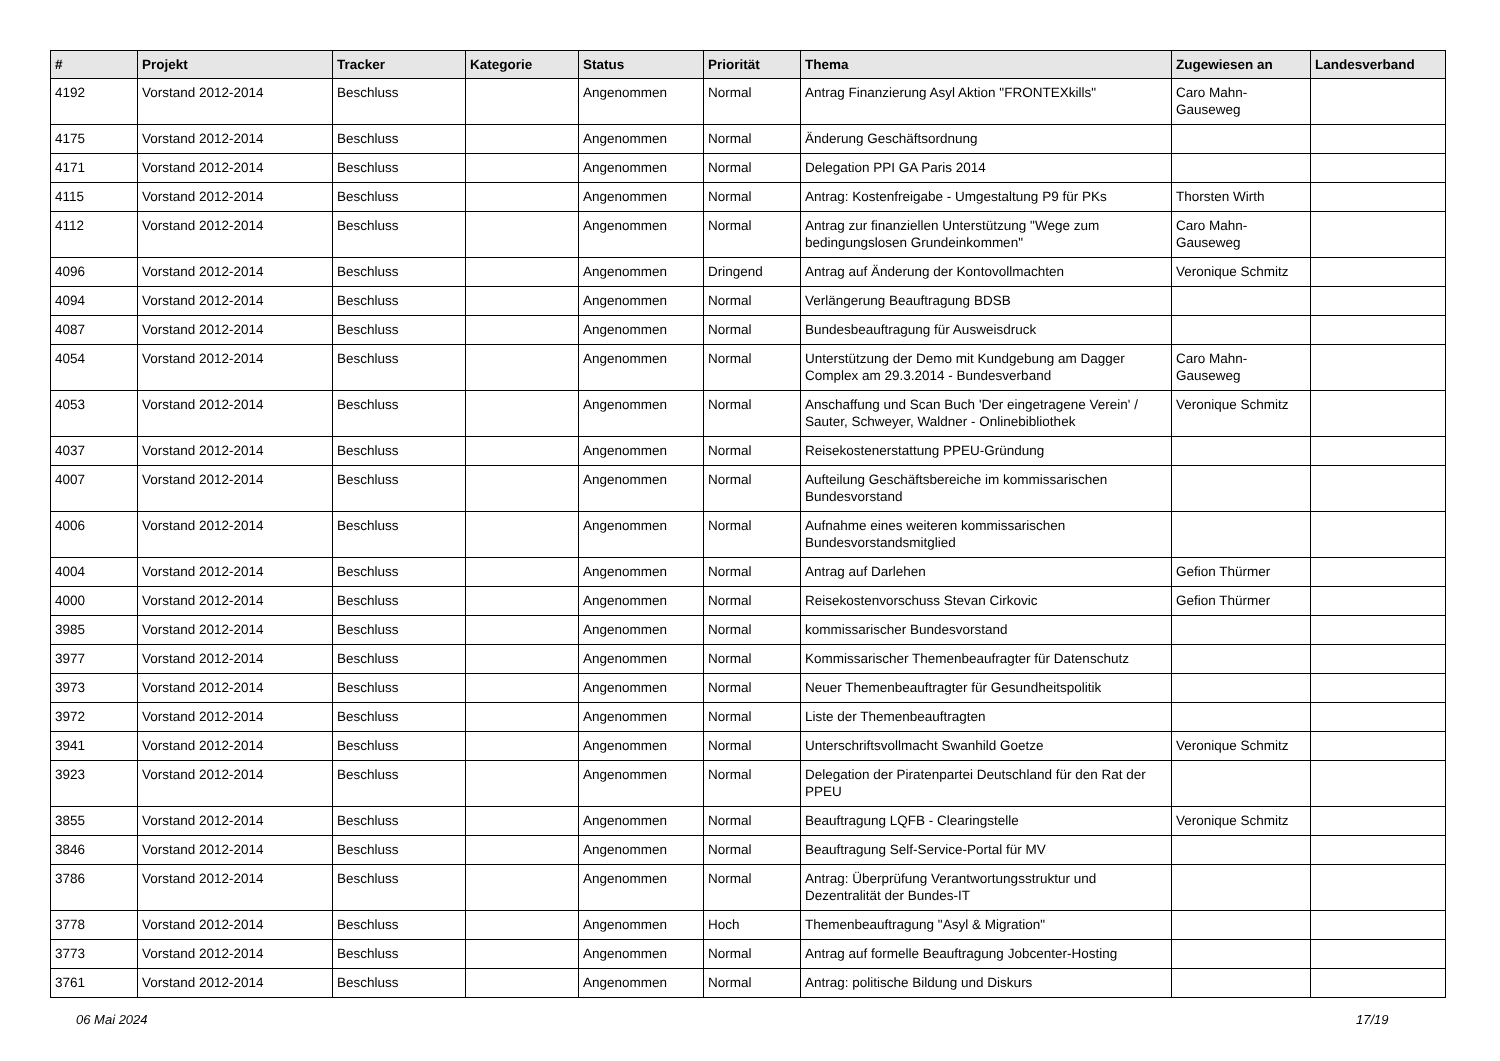| # | Projekt | Tracker | Kategorie | Status | Priorität | Thema | Zugewiesen an | Landesverband |
| --- | --- | --- | --- | --- | --- | --- | --- | --- |
| 4192 | Vorstand 2012-2014 | Beschluss | | Angenommen | Normal | Antrag Finanzierung Asyl Aktion "FRONTEXkills" | Caro Mahn-Gauseweg | |
| 4175 | Vorstand 2012-2014 | Beschluss | | Angenommen | Normal | Änderung Geschäftsordnung | | |
| 4171 | Vorstand 2012-2014 | Beschluss | | Angenommen | Normal | Delegation PPI GA Paris 2014 | | |
| 4115 | Vorstand 2012-2014 | Beschluss | | Angenommen | Normal | Antrag: Kostenfreigabe - Umgestaltung P9 für PKs | Thorsten Wirth | |
| 4112 | Vorstand 2012-2014 | Beschluss | | Angenommen | Normal | Antrag zur finanziellen Unterstützung "Wege zum bedingungslosen Grundeinkommen" | Caro Mahn-Gauseweg | |
| 4096 | Vorstand 2012-2014 | Beschluss | | Angenommen | Dringend | Antrag auf Änderung der Kontovollmachten | Veronique Schmitz | |
| 4094 | Vorstand 2012-2014 | Beschluss | | Angenommen | Normal | Verlängerung Beauftragung BDSB | | |
| 4087 | Vorstand 2012-2014 | Beschluss | | Angenommen | Normal | Bundesbeauftragung für Ausweisdruck | | |
| 4054 | Vorstand 2012-2014 | Beschluss | | Angenommen | Normal | Unterstützung der Demo mit Kundgebung am Dagger Complex am 29.3.2014 - Bundesverband | Caro Mahn-Gauseweg | |
| 4053 | Vorstand 2012-2014 | Beschluss | | Angenommen | Normal | Anschaffung und Scan Buch 'Der eingetragene Verein' / Sauter, Schweyer, Waldner - Onlinebibliothek | Veronique Schmitz | |
| 4037 | Vorstand 2012-2014 | Beschluss | | Angenommen | Normal | Reisekostenerstattung PPEU-Gründung | | |
| 4007 | Vorstand 2012-2014 | Beschluss | | Angenommen | Normal | Aufteilung Geschäftsbereiche im kommissarischen Bundesvorstand | | |
| 4006 | Vorstand 2012-2014 | Beschluss | | Angenommen | Normal | Aufnahme eines weiteren kommissarischen Bundesvorstandsmitglied | | |
| 4004 | Vorstand 2012-2014 | Beschluss | | Angenommen | Normal | Antrag auf Darlehen | Gefion Thürmer | |
| 4000 | Vorstand 2012-2014 | Beschluss | | Angenommen | Normal | Reisekostenvorschuss Stevan Cirkovic | Gefion Thürmer | |
| 3985 | Vorstand 2012-2014 | Beschluss | | Angenommen | Normal | kommissarischer Bundesvorstand | | |
| 3977 | Vorstand 2012-2014 | Beschluss | | Angenommen | Normal | Kommissarischer Themenbeaufragter für Datenschutz | | |
| 3973 | Vorstand 2012-2014 | Beschluss | | Angenommen | Normal | Neuer Themenbeauftragter für Gesundheitspolitik | | |
| 3972 | Vorstand 2012-2014 | Beschluss | | Angenommen | Normal | Liste der Themenbeauftragten | | |
| 3941 | Vorstand 2012-2014 | Beschluss | | Angenommen | Normal | Unterschriftsvollmacht Swanhild Goetze | Veronique Schmitz | |
| 3923 | Vorstand 2012-2014 | Beschluss | | Angenommen | Normal | Delegation der Piratenpartei Deutschland für den Rat der PPEU | | |
| 3855 | Vorstand 2012-2014 | Beschluss | | Angenommen | Normal | Beauftragung LQFB - Clearingstelle | Veronique Schmitz | |
| 3846 | Vorstand 2012-2014 | Beschluss | | Angenommen | Normal | Beauftragung Self-Service-Portal für MV | | |
| 3786 | Vorstand 2012-2014 | Beschluss | | Angenommen | Normal | Antrag: Überprüfung Verantwortungsstruktur und Dezentralität der Bundes-IT | | |
| 3778 | Vorstand 2012-2014 | Beschluss | | Angenommen | Hoch | Themenbeauftragung "Asyl & Migration" | | |
| 3773 | Vorstand 2012-2014 | Beschluss | | Angenommen | Normal | Antrag auf formelle Beauftragung Jobcenter-Hosting | | |
| 3761 | Vorstand 2012-2014 | Beschluss | | Angenommen | Normal | Antrag: politische Bildung und Diskurs | | |
06 Mai 2024 17/19